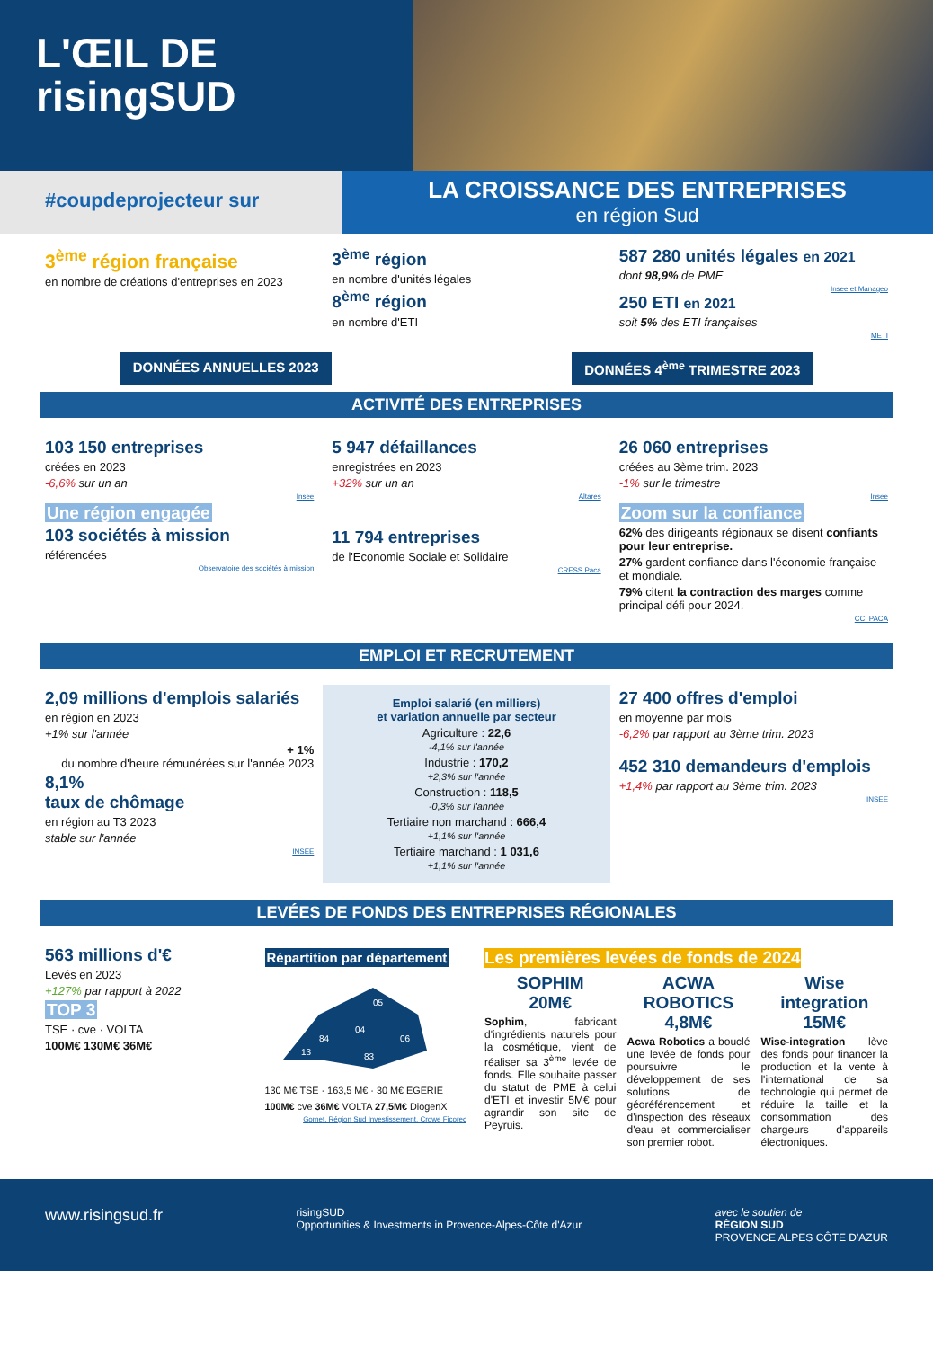L'ŒIL DE
risingSUD
#coupdeprojecteur sur
LA CROISSANCE DES ENTREPRISES
en région Sud
3<sup>ème</sup> région française
en nombre de créations d'entreprises en 2023
3<sup>ème</sup> région
en nombre d'unités légales
8<sup>ème</sup> région
en nombre d'ETI
587 280 unités légales en 2021
dont 98,9% de PME
Insee et Manageo
250 ETI en 2021
soit 5% des ETI françaises
METI
DONNÉES ANNUELLES 2023 DONNÉES 4<sup>ème</sup> TRIMESTRE 2023
ACTIVITÉ DES ENTREPRISES
103 150 entreprises
créées en 2023
-6,6% sur un an
Insee
Une région engagée
103 sociétés à mission
référencées
Observatoire des sociétés à mission
5 947 défaillances
enregistrées en 2023
+32% sur un an
Altares
11 794 entreprises
de l'Economie Sociale et Solidaire
CRESS Paca
26 060 entreprises
créées au 3ème trim. 2023
-1% sur le trimestre
Insee
Zoom sur la confiance
62% des dirigeants régionaux se disent confiants pour leur entreprise.
27% gardent confiance dans l'économie française et mondiale.
79% citent la contraction des marges comme principal défi pour 2024.
CCI PACA
EMPLOI ET RECRUTEMENT
2,09 millions d'emplois salariés
en région en 2023
+1% sur l'année
+ 1%
du nombre d'heure rémunérées sur l'année 2023
8,1%
taux de chômage
en région au T3 2023
stable sur l'année
INSEE
Emploi salarié (en milliers)
et variation annuelle par secteur
Agriculture : 22,6
-4,1% sur l'année
Industrie : 170,2
+2,3% sur l'année
Construction : 118,5
-0,3% sur l'année
Tertiaire non marchand : 666,4
+1,1% sur l'année
Tertiaire marchand : 1 031,6
+1,1% sur l'année
27 400 offres d'emploi
en moyenne par mois
-6,2% par rapport au 3ème trim. 2023
452 310 demandeurs d'emplois
+1,4% par rapport au 3ème trim. 2023
INSEE
LEVÉES DE FONDS DES ENTREPRISES RÉGIONALES
563 millions d'€
Levés en 2023
+127% par rapport à 2022
TOP 3
TSE · cve · VOLTA
100M€ 130M€ 36M€
Répartition par département
05
04
84
06
13
83
130 M€ TSE · 163,5 M€ · 30 M€ EGERIE
100M€ cve 36M€ VOLTA 27,5M€ DiogenX
Gomet, Région Sud Investissement, Crowe Ficorec
Les premières levées de fonds de 2024
SOPHIM
20M€
Sophim, fabricant d'ingrédients naturels pour la cosmétique, vient de réaliser sa 3<sup>ème</sup> levée de fonds. Elle souhaite passer du statut de PME à celui d'ETI et investir 5M€ pour agrandir son site de Peyruis.
ACWA ROBOTICS
4,8M€
Acwa Robotics a bouclé une levée de fonds pour poursuivre le développement de ses solutions de géoréférencement et d'inspection des réseaux d'eau et commercialiser son premier robot.
Wise integration
15M€
Wise-integration lève des fonds pour financer la production et la vente à l'international de sa technologie qui permet de réduire la taille et la consommation des chargeurs d'appareils électroniques.
www.risingsud.fr risingSUD
Opportunities & Investments in Provence-Alpes-Côte d'Azur avec le soutien de
RÉGION SUD
PROVENCE ALPES CÔTE D'AZUR